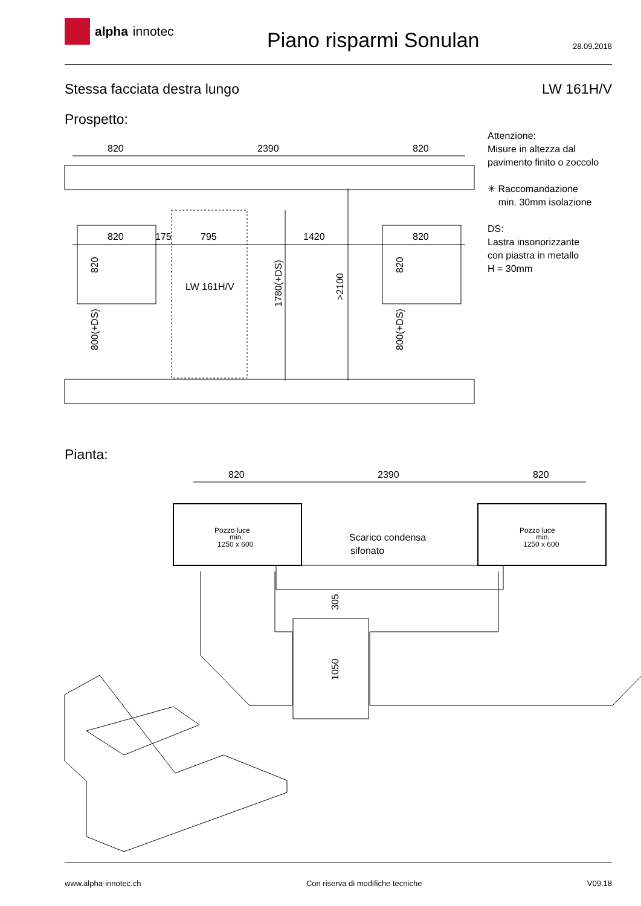alpha innotec
Piano risparmi Sonulan
28.09.2018
Stessa facciata destra lungo LW 161H/V
Prospetto:
Attenzione:
Misure in altezza dal
pavimento finito o zoccolo
✳ Raccomandazione
min. 30mm isolazione
DS:
Lastra insonorizzante
con piastra in metallo
H = 30mm
820
2390
820
820
175
795
1420
820
LW 161H/V
820
800(+DS)
1780(+DS)
>2100
820
800(+DS)
Pianta:
820
2390
820
Pozzo luce
min.
1250 x 600
Pozzo luce
min.
1250 x 600
Scarico condensa
sifonato
305
1050
www.alpha-innotec.ch Con riserva di modifiche tecniche
V09.18